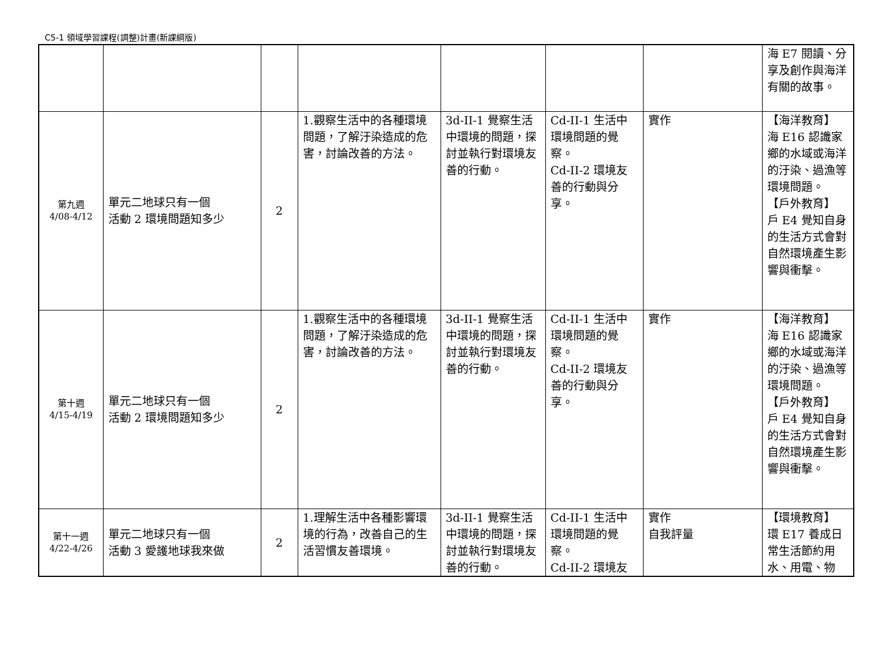C5-1 領域學習課程(調整)計畫(新課綱版)
| | | | | | | | 海 E7 閱讀、分享及創作與海洋有關的故事。 |
| 第九週 4/08-4/12 | 單元二地球只有一個 活動 2 環境問題知多少 | 2 | 1.觀察生活中的各種環境問題，了解汙染造成的危害，討論改善的方法。 | 3d-II-1 覺察生活中環境的問題，探討並執行對環境友善的行動。 | Cd-II-1 生活中環境問題的覺察。 Cd-II-2 環境友善的行動與分享。 | 實作 | 【海洋教育】 海 E16 認識家鄉的水域或海洋的汙染、過漁等環境問題。 【戶外教育】 戶 E4 覺知自身的生活方式會對自然環境產生影響與衝擊。 |
| 第十週 4/15-4/19 | 單元二地球只有一個 活動 2 環境問題知多少 | 2 | 1.觀察生活中的各種環境問題，了解汙染造成的危害，討論改善的方法。 | 3d-II-1 覺察生活中環境的問題，探討並執行對環境友善的行動。 | Cd-II-1 生活中環境問題的覺察。 Cd-II-2 環境友善的行動與分享。 | 實作 | 【海洋教育】 海 E16 認識家鄉的水域或海洋的汙染、過漁等環境問題。 【戶外教育】 戶 E4 覺知自身的生活方式會對自然環境產生影響與衝擊。 |
| 第十一週 4/22-4/26 | 單元二地球只有一個 活動 3 愛護地球我來做 | 2 | 1.理解生活中各種影響環境的行為，改善自己的生活習慣友善環境。 | 3d-II-1 覺察生活中環境的問題，探討並執行對環境友善的行動。 | Cd-II-1 生活中環境問題的覺察。 Cd-II-2 環境友 | 實作 自我評量 | 【環境教育】 環 E17 養成日常生活節約用水、用電、物 |